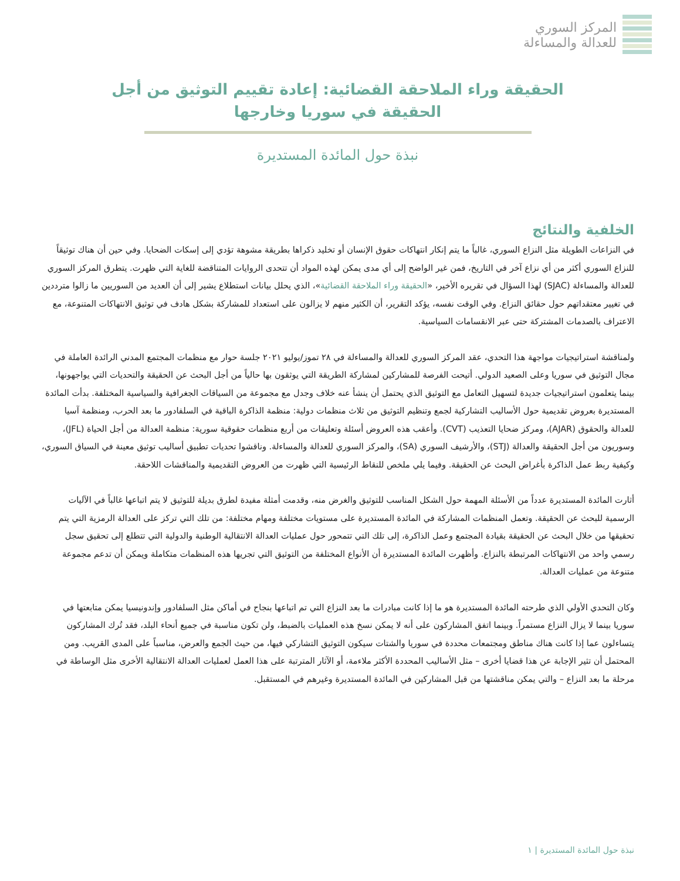المركز السوري
للعدالة والمساءلة
الحقيقة وراء الملاحقة القضائية: إعادة تقييم التوثيق من أجل الحقيقة في سوريا وخارجها
نبذة حول المائدة المستديرة
الخلفية والنتائج
في النزاعات الطويلة مثل النزاع السوري، غالباً ما يتم إنكار انتهاكات حقوق الإنسان أو تخليد ذكراها بطريقة مشوهة تؤدي إلى إسكات الضحايا. وفي حين أن هناك توثيقاً للنزاع السوري أكثر من أي نزاع آخر في التاريخ، فمن غير الواضح إلى أي مدى يمكن لهذه المواد أن تتحدى الروايات المتناقضة للغاية التي ظهرت. يتطرق المركز السوري للعدالة والمساءلة (SJAC) لهذا السؤال في تقريره الأخير، «الحقيقة وراء الملاحقة القضائية»، الذي يحلل بيانات استطلاع يشير إلى أن العديد من السوريين ما زالوا مترددين في تغيير معتقداتهم حول حقائق النزاع. وفي الوقت نفسه، يؤكد التقرير، أن الكثير منهم لا يزالون على استعداد للمشاركة بشكل هادف في توثيق الانتهاكات المتنوعة، مع الاعتراف بالصدمات المشتركة حتى عبر الانقسامات السياسية.
ولمناقشة استراتيجيات مواجهة هذا التحدي، عقد المركز السوري للعدالة والمساءلة في ٢٨ تموز/يوليو ٢٠٢١ جلسة حوار مع منظمات المجتمع المدني الرائدة العاملة في مجال التوثيق في سوريا وعلى الصعيد الدولي. أتيحت الفرصة للمشاركين لمشاركة الطريقة التي يوثقون بها حالياً من أجل البحث عن الحقيقة والتحديات التي يواجهونها، بينما يتعلمون استراتيجيات جديدة لتسهيل التعامل مع التوثيق الذي يحتمل أن ينشأ عنه خلاف وجدل مع مجموعة من السياقات الجغرافية والسياسية المختلفة. بدأت المائدة المستديرة بعروض تقديمية حول الأساليب التشاركية لجمع وتنظيم التوثيق من ثلاث منظمات دولية: منظمة الذاكرة الباقية في السلفادور ما بعد الحرب، ومنظمة آسيا للعدالة والحقوق (AJAR)، ومركز ضحايا التعذيب (CVT). وأعقب هذه العروض أسئلة وتعليقات من أربع منظمات حقوقية سورية: منظمة العدالة من أجل الحياة (JFL)، وسوريون من أجل الحقيقة والعدالة (STJ)، والأرشيف السوري (SA)، والمركز السوري للعدالة والمساءلة. وناقشوا تحديات تطبيق أساليب توثيق معينة في السياق السوري، وكيفية ربط عمل الذاكرة بأغراض البحث عن الحقيقة. وفيما يلي ملخص للنقاط الرئيسية التي ظهرت من العروض التقديمية والمناقشات اللاحقة.
أثارت المائدة المستديرة عدداً من الأسئلة المهمة حول الشكل المناسب للتوثيق والغرض منه، وقدمت أمثلة مفيدة لطرق بديلة للتوثيق لا يتم اتباعها غالباً في الآليات الرسمية للبحث عن الحقيقة. وتعمل المنظمات المشاركة في المائدة المستديرة على مستويات مختلفة ومهام مختلفة: من تلك التي تركز على العدالة الرمزية التي يتم تحقيقها من خلال البحث عن الحقيقة بقيادة المجتمع وعمل الذاكرة، إلى تلك التي تتمحور حول عمليات العدالة الانتقالية الوطنية والدولية التي تتطلع إلى تحقيق سجل رسمي واحد من الانتهاكات المرتبطة بالنزاع. وأظهرت المائدة المستديرة أن الأنواع المختلفة من التوثيق التي تجريها هذه المنظمات متكاملة ويمكن أن تدعم مجموعة متنوعة من عمليات العدالة.
وكان التحدي الأولي الذي طرحته المائدة المستديرة هو ما إذا كانت مبادرات ما بعد النزاع التي تم اتباعها بنجاح في أماكن مثل السلفادور وإندونيسيا يمكن متابعتها في سوريا بينما لا يزال النزاع مستمراً. وبينما اتفق المشاركون على أنه لا يمكن نسخ هذه العمليات بالضبط، ولن تكون مناسبة في جميع أنحاء البلد، فقد تُرك المشاركون يتساءلون عما إذا كانت هناك مناطق ومجتمعات محددة في سوريا والشتات سيكون التوثيق التشاركي فيها، من حيث الجمع والعرض، مناسباً على المدى القريب. ومن المحتمل أن تثير الإجابة عن هذا قضايا أخرى – مثل الأساليب المحددة الأكثر ملاءمة، أو الآثار المترتبة على هذا العمل لعمليات العدالة الانتقالية الأخرى مثل الوساطة في مرحلة ما بعد النزاع – والتي يمكن مناقشتها من قبل المشاركين في المائدة المستديرة وغيرهم في المستقبل.
نبذة حول المائدة المستديرة | ١